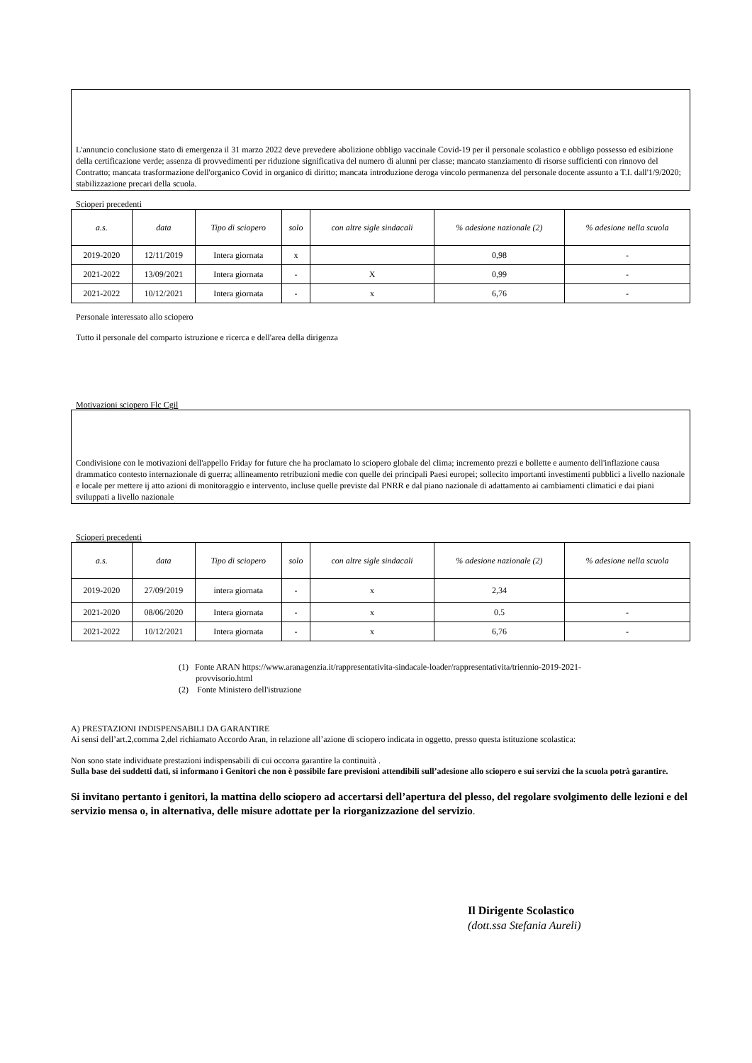L'annuncio conclusione stato di emergenza il 31 marzo 2022 deve prevedere abolizione obbligo vaccinale Covid-19 per il personale scolastico e obbligo possesso ed esibizione della certificazione verde; assenza di provvedimenti per riduzione significativa del numero di alunni per classe; mancato stanziamento di risorse sufficienti con rinnovo del Contratto; mancata trasformazione dell'organico Covid in organico di diritto; mancata introduzione deroga vincolo permanenza del personale docente assunto a T.I. dall'1/9/2020; stabilizzazione precari della scuola.
Scioperi precedenti
| a.s. | data | Tipo di sciopero | solo | con altre sigle sindacali | % adesione nazionale (2) | % adesione nella scuola |
| --- | --- | --- | --- | --- | --- | --- |
| 2019-2020 | 12/11/2019 | Intera giornata | x | | 0,98 | - |
| 2021-2022 | 13/09/2021 | Intera giornata | - | X | 0,99 | - |
| 2021-2022 | 10/12/2021 | Intera giornata | - | x | 6,76 | - |
Personale interessato allo sciopero
Tutto il personale del comparto istruzione e ricerca e dell'area della dirigenza
Motivazioni sciopero Flc Cgil
Condivisione con le motivazioni dell'appello Friday for future che ha proclamato lo sciopero globale del clima; incremento prezzi e bollette e aumento dell'inflazione causa drammatico contesto internazionale di guerra; allineamento retribuzioni medie con quelle dei principali Paesi europei; sollecito importanti investimenti pubblici a livello nazionale e locale per mettere ij atto azioni di monitoraggio e intervento, incluse quelle previste dal PNRR e dal piano nazionale di adattamento ai cambiamenti climatici e dai piani sviluppati a livello nazionale
Scioperi precedenti
| a.s. | data | Tipo di sciopero | solo | con altre sigle sindacali | % adesione nazionale (2) | % adesione nella scuola |
| --- | --- | --- | --- | --- | --- | --- |
| 2019-2020 | 27/09/2019 | intera giornata | - | x | 2,34 | |
| 2021-2020 | 08/06/2020 | Intera giornata | - | x | 0.5 | - |
| 2021-2022 | 10/12/2021 | Intera giornata | - | x | 6,76 | - |
(1) Fonte ARAN https://www.aranagenzia.it/rappresentativita-sindacale-loader/rappresentativita/triennio-2019-2021-
provvisorio.html
(2) Fonte Ministero dell'istruzione
A) PRESTAZIONI INDISPENSABILI DA GARANTIRE
Ai sensi dell’art.2,comma 2,del richiamato Accordo Aran, in relazione all’azione di sciopero indicata in oggetto, presso questa istituzione scolastica:
Non sono state individuate prestazioni indispensabili di cui occorra garantire la continuità .
Sulla base dei suddetti dati, si informano i Genitori che non è possibile fare previsioni attendibili sull’adesione allo sciopero e sui servizi che la scuola potrà garantire.
Si invitano pertanto i genitori, la mattina dello sciopero ad accertarsi dell’apertura del plesso, del regolare svolgimento delle lezioni e del servizio mensa o, in alternativa, delle misure adottate per la riorganizzazione del servizio.
Il Dirigente Scolastico
(dott.ssa Stefania Aureli)